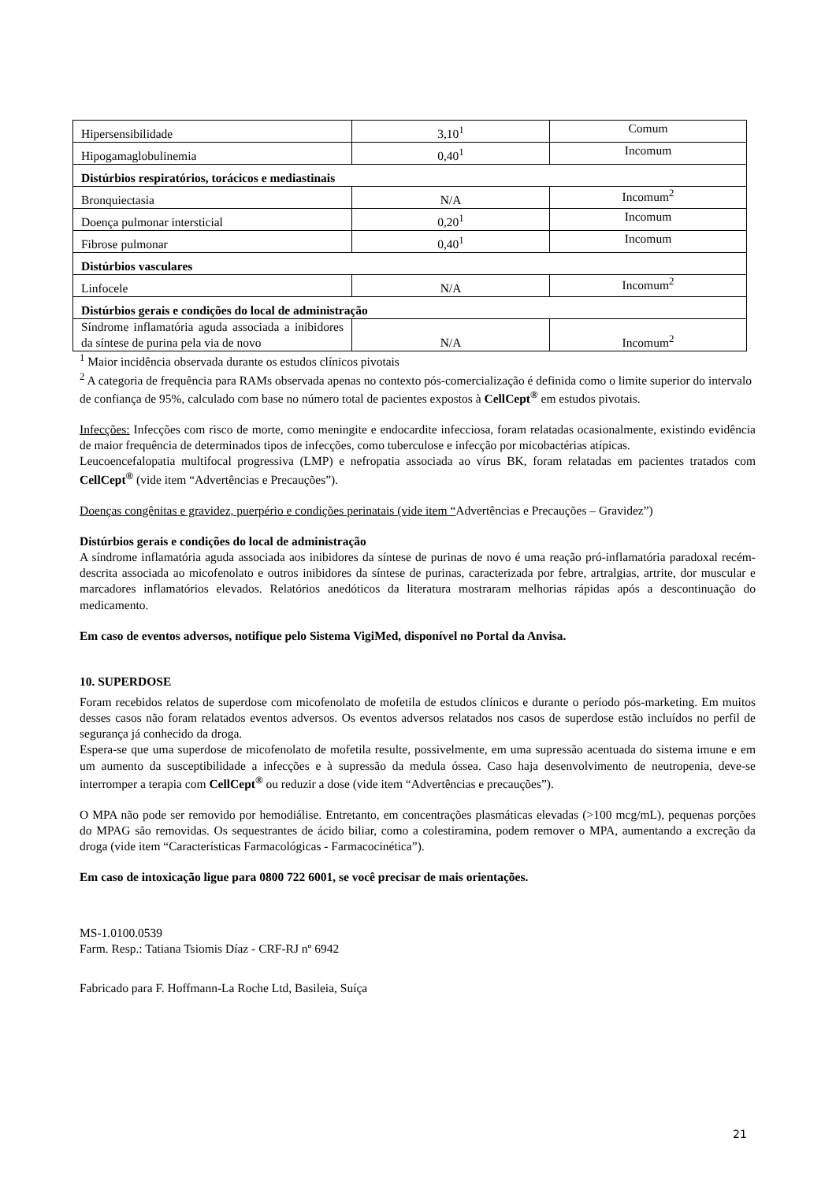| Hipersensibilidade | 3,10<sup>1</sup> | Comum |
| Hipogamaglobulinemia | 0,40<sup>1</sup> | Incomum |
| Distúrbios respiratórios, torácicos e mediastinais | | |
| Bronquiectasia | N/A | Incomum<sup>2</sup> |
| Doença pulmonar intersticial | 0,20<sup>1</sup> | Incomum |
| Fibrose pulmonar | 0,40<sup>1</sup> | Incomum |
| Distúrbios vasculares | | |
| Linfocele | N/A | Incomum<sup>2</sup> |
| Distúrbios gerais e condições do local de administração | | |
| Síndrome inflamatória aguda associada a inibidores da síntese de purina pela via de novo | N/A | Incomum<sup>2</sup> |
<sup>1</sup> Maior incidência observada durante os estudos clínicos pivotais
<sup>2</sup> A categoria de frequência para RAMs observada apenas no contexto pós-comercialização é definida como o limite superior do intervalo de confiança de 95%, calculado com base no número total de pacientes expostos à CellCept<sup>®</sup> em estudos pivotais.
Infecções: Infecções com risco de morte, como meningite e endocardite infecciosa, foram relatadas ocasionalmente, existindo evidência de maior frequência de determinados tipos de infecções, como tuberculose e infecção por micobactérias atípicas.
Leucoencefalopatia multifocal progressiva (LMP) e nefropatia associada ao vírus BK, foram relatadas em pacientes tratados com CellCept<sup>®</sup> (vide item “Advertências e Precauções”).
Doenças congênitas e gravidez, puerpério e condições perinatais (vide item “Advertências e Precauções – Gravidez”)
Distúrbios gerais e condições do local de administração
A síndrome inflamatória aguda associada aos inibidores da síntese de purinas de novo é uma reação pró-inflamatória paradoxal recém-descrita associada ao micofenolato e outros inibidores da síntese de purinas, caracterizada por febre, artralgias, artrite, dor muscular e marcadores inflamatórios elevados. Relatórios anedóticos da literatura mostraram melhorias rápidas após a descontinuação do medicamento.
Em caso de eventos adversos, notifique pelo Sistema VigiMed, disponível no Portal da Anvisa.
10. SUPERDOSE
Foram recebidos relatos de superdose com micofenolato de mofetila de estudos clínicos e durante o período pós-marketing. Em muitos desses casos não foram relatados eventos adversos. Os eventos adversos relatados nos casos de superdose estão incluídos no perfil de segurança já conhecido da droga.
Espera-se que uma superdose de micofenolato de mofetila resulte, possivelmente, em uma supressão acentuada do sistema imune e em um aumento da susceptibilidade a infecções e à supressão da medula óssea. Caso haja desenvolvimento de neutropenia, deve-se interromper a terapia com CellCept<sup>®</sup> ou reduzir a dose (vide item “Advertências e precauções”).
O MPA não pode ser removido por hemodiálise. Entretanto, em concentrações plasmáticas elevadas (>100 mcg/mL), pequenas porções do MPAG são removidas. Os sequestrantes de ácido biliar, como a colestiramina, podem remover o MPA, aumentando a excreção da droga (vide item “Características Farmacológicas - Farmacocinética”).
Em caso de intoxicação ligue para 0800 722 6001, se você precisar de mais orientações.
MS-1.0100.0539
Farm. Resp.: Tatiana Tsiomis Díaz - CRF-RJ nº 6942
Fabricado para F. Hoffmann-La Roche Ltd, Basileia, Suíça
21